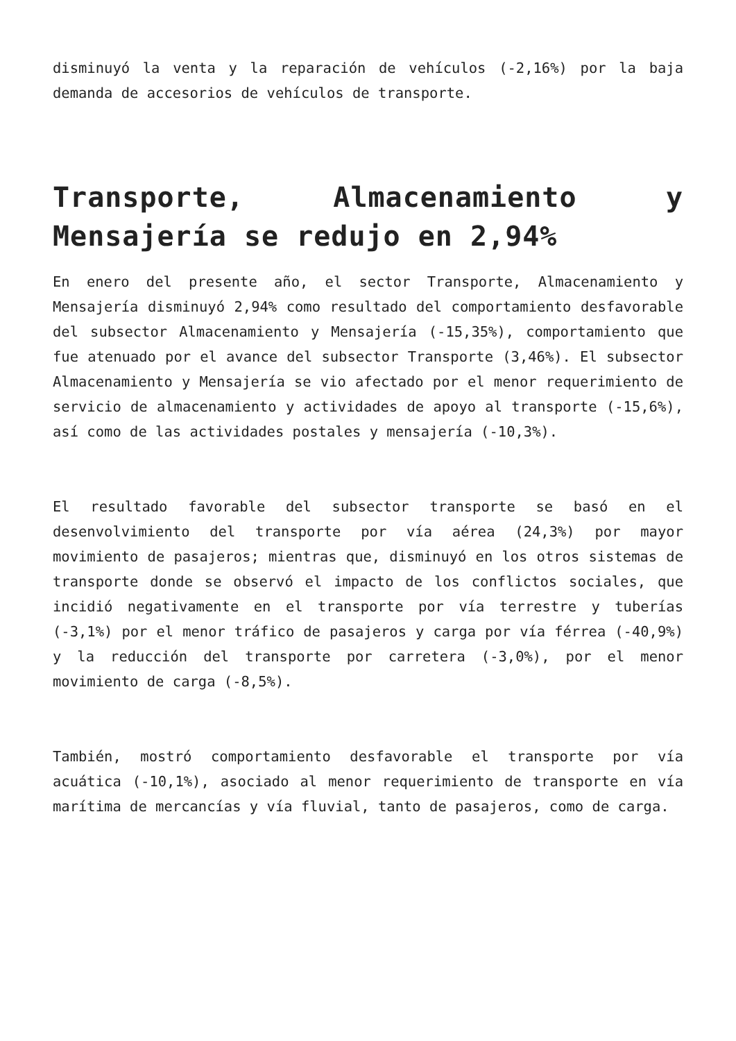disminuyó la venta y la reparación de vehículos (-2,16%) por la baja demanda de accesorios de vehículos de transporte.
Transporte, Almacenamiento y Mensajería se redujo en 2,94%
En enero del presente año, el sector Transporte, Almacenamiento y Mensajería disminuyó 2,94% como resultado del comportamiento desfavorable del subsector Almacenamiento y Mensajería (-15,35%), comportamiento que fue atenuado por el avance del subsector Transporte (3,46%). El subsector Almacenamiento y Mensajería se vio afectado por el menor requerimiento de servicio de almacenamiento y actividades de apoyo al transporte (-15,6%), así como de las actividades postales y mensajería (-10,3%).
El resultado favorable del subsector transporte se basó en el desenvolvimiento del transporte por vía aérea (24,3%) por mayor movimiento de pasajeros; mientras que, disminuyó en los otros sistemas de transporte donde se observó el impacto de los conflictos sociales, que incidió negativamente en el transporte por vía terrestre y tuberías (-3,1%) por el menor tráfico de pasajeros y carga por vía férrea (-40,9%) y la reducción del transporte por carretera (-3,0%), por el menor movimiento de carga (-8,5%).
También, mostró comportamiento desfavorable el transporte por vía acuática (-10,1%), asociado al menor requerimiento de transporte en vía marítima de mercancías y vía fluvial, tanto de pasajeros, como de carga.